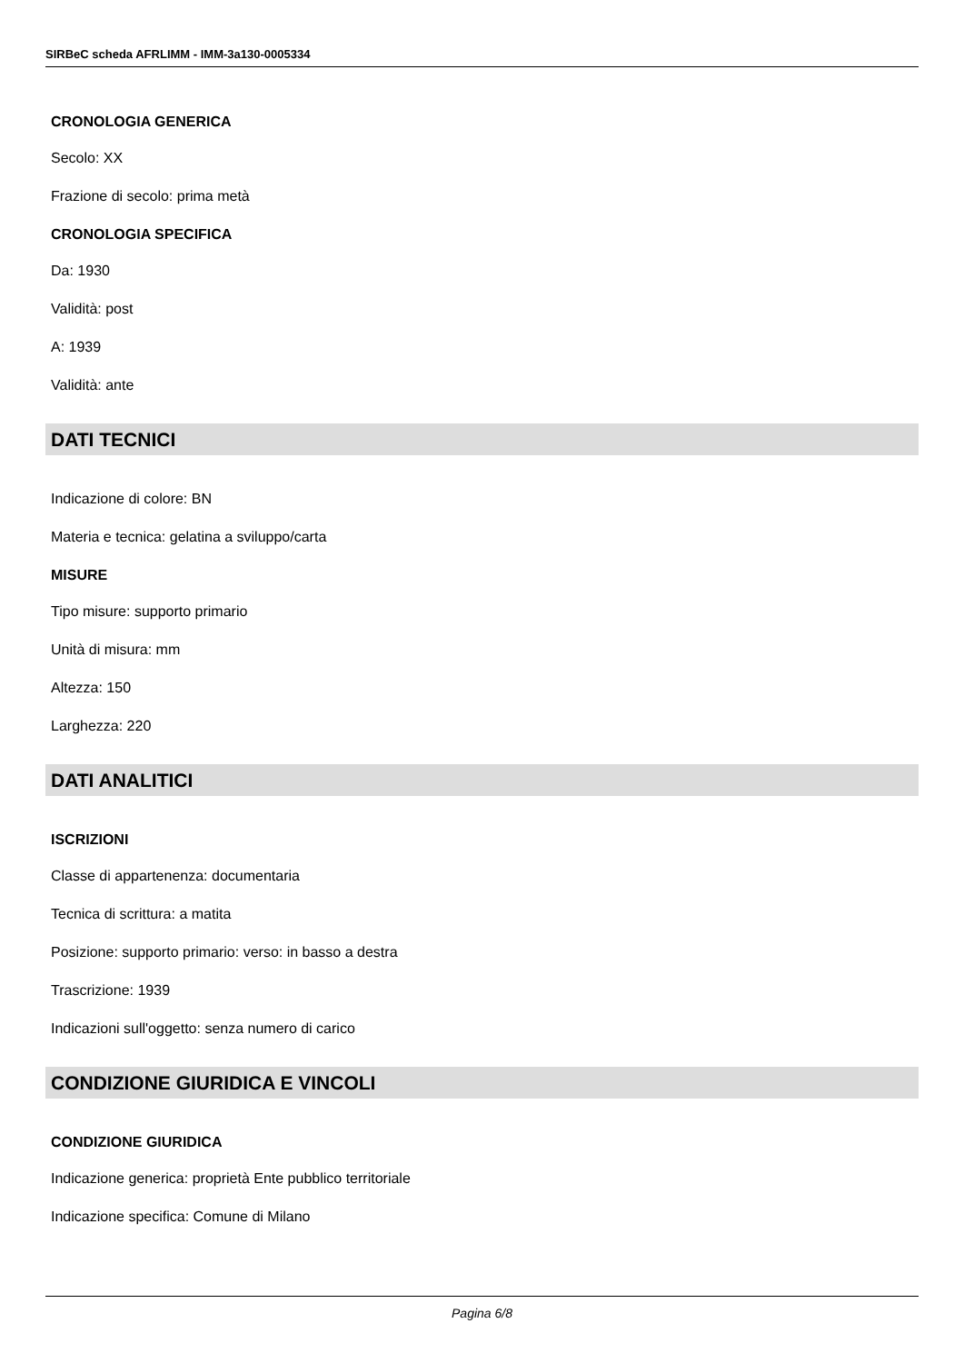SIRBeC scheda AFRLIMM - IMM-3a130-0005334
CRONOLOGIA GENERICA
Secolo: XX
Frazione di secolo: prima metà
CRONOLOGIA SPECIFICA
Da: 1930
Validità: post
A: 1939
Validità: ante
DATI TECNICI
Indicazione di colore: BN
Materia e tecnica: gelatina a sviluppo/carta
MISURE
Tipo misure: supporto primario
Unità di misura: mm
Altezza: 150
Larghezza: 220
DATI ANALITICI
ISCRIZIONI
Classe di appartenenza: documentaria
Tecnica di scrittura: a matita
Posizione: supporto primario: verso: in basso a destra
Trascrizione: 1939
Indicazioni sull'oggetto: senza numero di carico
CONDIZIONE GIURIDICA E VINCOLI
CONDIZIONE GIURIDICA
Indicazione generica: proprietà Ente pubblico territoriale
Indicazione specifica: Comune di Milano
Pagina 6/8